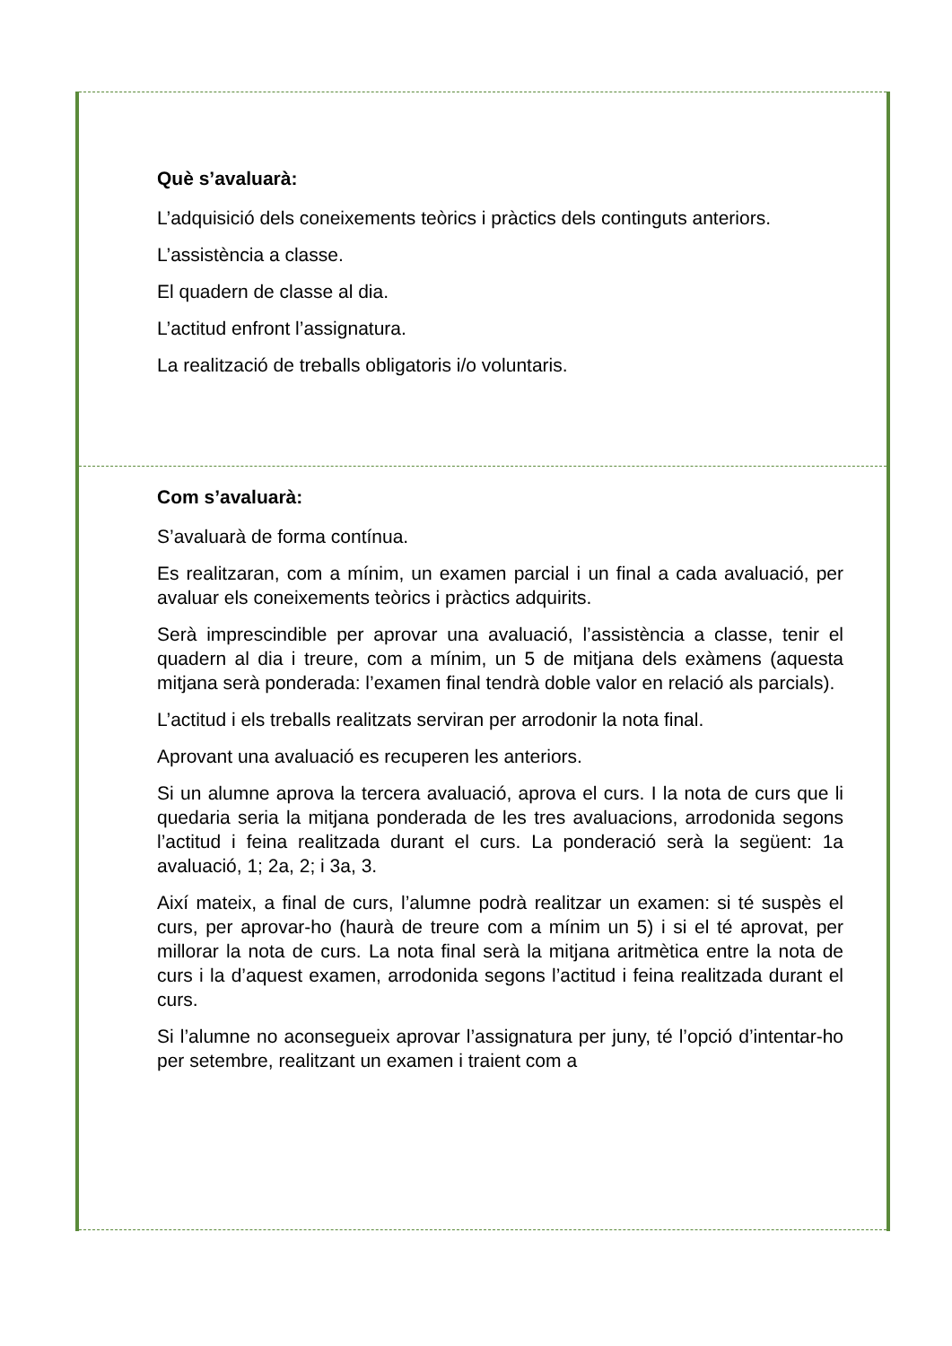Què s’avaluarà:
L’adquisició dels coneixements teòrics i pràctics dels continguts anteriors.
L’assistència a classe.
El quadern de classe al dia.
L’actitud enfront l’assignatura.
La realització de treballs obligatoris i/o voluntaris.
Com s’avaluarà:
S’avaluarà de forma contínua.
Es realitzaran, com a mínim, un examen parcial i un final a cada avaluació, per avaluar els coneixements teòrics i pràctics adquirits.
Serà imprescindible per aprovar una avaluació, l’assistència a classe, tenir el quadern al dia i treure, com a mínim, un 5 de mitjana dels exàmens (aquesta mitjana serà ponderada: l’examen final tendrà doble valor en relació als parcials).
L’actitud i els treballs realitzats serviran per arrodonir la nota final.
Aprovant una avaluació es recuperen les anteriors.
Si un alumne aprova la tercera avaluació, aprova el curs. I la nota de curs que li quedaria seria la mitjana ponderada de les tres avaluacions, arrodonida segons l’actitud i feina realitzada durant el curs. La ponderació serà la següent: 1a avaluació, 1; 2a, 2; i 3a, 3.
Així mateix, a final de curs, l’alumne podrà realitzar un examen: si té suspès el curs, per aprovar-ho (haurà de treure com a mínim un 5) i si el té aprovat, per millorar la nota de curs. La nota final serà la mitjana aritmètica entre la nota de curs i la d’aquest examen, arrodonida segons l’actitud i feina realitzada durant el curs.
Si l’alumne no aconsegueix aprovar l’assignatura per juny, té l’opció d’intentar-ho per setembre, realitzant un examen i traient com a